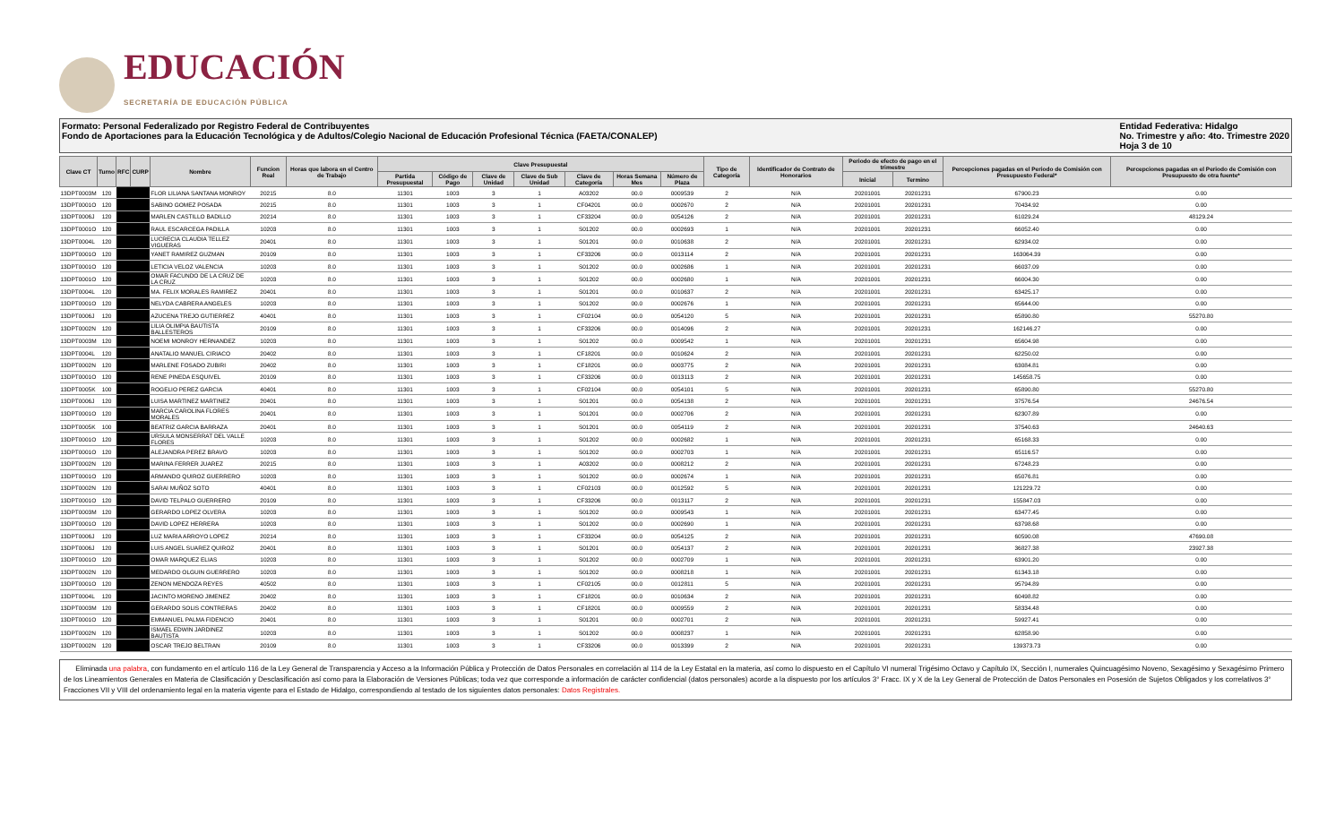EDUCACIÓN
SECRETARÍA DE EDUCACIÓN PÚBLICA
Formato: Personal Federalizado por Registro Federal de Contribuyentes
Fondo de Aportaciones para la Educación Tecnológica y de Adultos/Colegio Nacional de Educación Profesional Técnica (FAETA/CONALEP)
Entidad Federativa: Hidalgo
No. Trimestre y año: 4to. Trimestre 2020
Hoja 3 de 10
| Clave CT | Turno | RFC | CURP | Nombre | Funcion Real | Horas que labora en el Centro de Trabajo | Clave Presupuestal | | | | | | | Tipo de Categoría | Identificador de Contrato de Honorarios | Periodo de efecto de pago en el trimestre | | Percepciones pagadas en el Periodo de Comisión con Presupuesto Federal* | Percepciones pagadas en el Periodo de Comisión con Presupuesto de otra fuente* |
| --- | --- | --- | --- | --- | --- | --- | --- | --- | --- | --- | --- | --- | --- | --- | --- | --- | --- | --- | --- |
| | | | | | | | Partida Presupuestal | Código de Pago | Clave de Unidad | Clave de Sub Unidad | Clave de Categoría | Horas Semana Mes | Número de Plaza | | | Inicial | Termino | | |
| 13DPT0003M | 120 | | | FLOR LILIANA SANTANA MONROY | 20215 | 8.0 | 11301 | 1003 | 3 | 1 | A03202 | 00.0 | 0009539 | 2 | N/A | 20201001 | 20201231 | 67900.23 | 0.00 |
| 13DPT0001O | 120 | | | SABINO GOMEZ POSADA | 20215 | 8.0 | 11301 | 1003 | 3 | 1 | CF04201 | 00.0 | 0002670 | 2 | N/A | 20201001 | 20201231 | 70434.92 | 0.00 |
| 13DPT0006J | 120 | | | MARLEN CASTILLO BADILLO | 20214 | 8.0 | 11301 | 1003 | 3 | 1 | CF33204 | 00.0 | 0054126 | 2 | N/A | 20201001 | 20201231 | 61029.24 | 48129.24 |
| 13DPT0001O | 120 | | | RAUL ESCARCEGA PADILLA | 10203 | 8.0 | 11301 | 1003 | 3 | 1 | S01202 | 00.0 | 0002693 | 1 | N/A | 20201001 | 20201231 | 66052.40 | 0.00 |
| 13DPT0004L | 120 | | | LUCRECIA CLAUDIA TELLEZ VIGUERAS | 20401 | 8.0 | 11301 | 1003 | 3 | 1 | S01201 | 00.0 | 0010638 | 2 | N/A | 20201001 | 20201231 | 62934.02 | 0.00 |
| 13DPT0001O | 120 | | | YANET RAMIREZ GUZMAN | 20109 | 8.0 | 11301 | 1003 | 3 | 1 | CF33206 | 00.0 | 0013114 | 2 | N/A | 20201001 | 20201231 | 163064.39 | 0.00 |
| 13DPT0001O | 120 | | | LETICIA VELOZ VALENCIA | 10203 | 8.0 | 11301 | 1003 | 3 | 1 | S01202 | 00.0 | 0002686 | 1 | N/A | 20201001 | 20201231 | 66037.09 | 0.00 |
| 13DPT0001O | 120 | | | OMAR FACUNDO DE LA CRUZ DE LA CRUZ | 10203 | 8.0 | 11301 | 1003 | 3 | 1 | S01202 | 00.0 | 0002680 | 1 | N/A | 20201001 | 20201231 | 66004.30 | 0.00 |
| 13DPT0004L | 120 | | | MA. FELIX MORALES RAMIREZ | 20401 | 8.0 | 11301 | 1003 | 3 | 1 | S01201 | 00.0 | 0010637 | 2 | N/A | 20201001 | 20201231 | 63425.17 | 0.00 |
| 13DPT0001O | 120 | | | NELYDA CABRERA ANGELES | 10203 | 8.0 | 11301 | 1003 | 3 | 1 | S01202 | 00.0 | 0002676 | 1 | N/A | 20201001 | 20201231 | 65644.00 | 0.00 |
| 13DPT0006J | 120 | | | AZUCENA TREJO GUTIERREZ | 40401 | 8.0 | 11301 | 1003 | 3 | 1 | CF02104 | 00.0 | 0054120 | 5 | N/A | 20201001 | 20201231 | 65890.80 | 55270.80 |
| 13DPT0002N | 120 | | | LILIA OLIMPIA BAUTISTA BALLESTEROS | 20109 | 8.0 | 11301 | 1003 | 3 | 1 | CF33206 | 00.0 | 0014096 | 2 | N/A | 20201001 | 20201231 | 162146.27 | 0.00 |
| 13DPT0003M | 120 | | | NOEMI MONROY HERNANDEZ | 10203 | 8.0 | 11301 | 1003 | 3 | 1 | S01202 | 00.0 | 0009542 | 1 | N/A | 20201001 | 20201231 | 65604.98 | 0.00 |
| 13DPT0004L | 120 | | | ANATALIO MANUEL CIRIACO | 20402 | 8.0 | 11301 | 1003 | 3 | 1 | CF18201 | 00.0 | 0010624 | 2 | N/A | 20201001 | 20201231 | 62250.02 | 0.00 |
| 13DPT0002N | 120 | | | MARLENE FOSADO ZUBIRI | 20402 | 8.0 | 11301 | 1003 | 3 | 1 | CF18201 | 00.0 | 0003775 | 2 | N/A | 20201001 | 20201231 | 63084.81 | 0.00 |
| 13DPT0001O | 120 | | | RENE PINEDA ESQUIVEL | 20109 | 8.0 | 11301 | 1003 | 3 | 1 | CF33206 | 00.0 | 0013113 | 2 | N/A | 20201001 | 20201231 | 145658.75 | 0.00 |
| 13DPT0005K | 100 | | | ROGELIO PEREZ GARCIA | 40401 | 8.0 | 11301 | 1003 | 3 | 1 | CF02104 | 00.0 | 0054101 | 5 | N/A | 20201001 | 20201231 | 65890.80 | 55270.80 |
| 13DPT0006J | 120 | | | LUISA MARTINEZ MARTINEZ | 20401 | 8.0 | 11301 | 1003 | 3 | 1 | S01201 | 00.0 | 0054138 | 2 | N/A | 20201001 | 20201231 | 37576.54 | 24676.54 |
| 13DPT0001O | 120 | | | MARCIA CAROLINA FLORES MORALES | 20401 | 8.0 | 11301 | 1003 | 3 | 1 | S01201 | 00.0 | 0002706 | 2 | N/A | 20201001 | 20201231 | 62307.89 | 0.00 |
| 13DPT0005K | 100 | | | BEATRIZ GARCIA BARRAZA | 20401 | 8.0 | 11301 | 1003 | 3 | 1 | S01201 | 00.0 | 0054119 | 2 | N/A | 20201001 | 20201231 | 37540.63 | 24640.63 |
| 13DPT0001O | 120 | | | URSULA MONSERRAT DEL VALLE FLORES | 10203 | 8.0 | 11301 | 1003 | 3 | 1 | S01202 | 00.0 | 0002682 | 1 | N/A | 20201001 | 20201231 | 65168.33 | 0.00 |
| 13DPT0001O | 120 | | | ALEJANDRA PEREZ BRAVO | 10203 | 8.0 | 11301 | 1003 | 3 | 1 | S01202 | 00.0 | 0002703 | 1 | N/A | 20201001 | 20201231 | 65116.57 | 0.00 |
| 13DPT0002N | 120 | | | MARINA FERRER JUAREZ | 20215 | 8.0 | 11301 | 1003 | 3 | 1 | A03202 | 00.0 | 0008212 | 2 | N/A | 20201001 | 20201231 | 67248.23 | 0.00 |
| 13DPT0001O | 120 | | | ARMANDO QUIROZ GUERRERO | 10203 | 8.0 | 11301 | 1003 | 3 | 1 | S01202 | 00.0 | 0002674 | 1 | N/A | 20201001 | 20201231 | 65076.81 | 0.00 |
| 13DPT0002N | 120 | | | SARAI MUÑOZ SOTO | 40401 | 8.0 | 11301 | 1003 | 3 | 1 | CF02103 | 00.0 | 0012592 | 5 | N/A | 20201001 | 20201231 | 121229.72 | 0.00 |
| 13DPT0001O | 120 | | | DAVID TELPALO GUERRERO | 20109 | 8.0 | 11301 | 1003 | 3 | 1 | CF33206 | 00.0 | 0013117 | 2 | N/A | 20201001 | 20201231 | 155847.03 | 0.00 |
| 13DPT0003M | 120 | | | GERARDO LOPEZ OLVERA | 10203 | 8.0 | 11301 | 1003 | 3 | 1 | S01202 | 00.0 | 0009543 | 1 | N/A | 20201001 | 20201231 | 63477.45 | 0.00 |
| 13DPT0001O | 120 | | | DAVID LOPEZ HERRERA | 10203 | 8.0 | 11301 | 1003 | 3 | 1 | S01202 | 00.0 | 0002690 | 1 | N/A | 20201001 | 20201231 | 63798.68 | 0.00 |
| 13DPT0006J | 120 | | | LUZ MARIA ARROYO LOPEZ | 20214 | 8.0 | 11301 | 1003 | 3 | 1 | CF33204 | 00.0 | 0054125 | 2 | N/A | 20201001 | 20201231 | 60590.08 | 47690.08 |
| 13DPT0006J | 120 | | | LUIS ANGEL SUAREZ QUIROZ | 20401 | 8.0 | 11301 | 1003 | 3 | 1 | S01201 | 00.0 | 0054137 | 2 | N/A | 20201001 | 20201231 | 36827.38 | 23927.38 |
| 13DPT0001O | 120 | | | OMAR MARQUEZ ELIAS | 10203 | 8.0 | 11301 | 1003 | 3 | 1 | S01202 | 00.0 | 0002709 | 1 | N/A | 20201001 | 20201231 | 63901.20 | 0.00 |
| 13DPT0002N | 120 | | | MEDARDO OLGUIN GUERRERO | 10203 | 8.0 | 11301 | 1003 | 3 | 1 | S01202 | 00.0 | 0008218 | 1 | N/A | 20201001 | 20201231 | 61343.18 | 0.00 |
| 13DPT0001O | 120 | | | ZENON MENDOZA REYES | 40502 | 8.0 | 11301 | 1003 | 3 | 1 | CF02105 | 00.0 | 0012811 | 5 | N/A | 20201001 | 20201231 | 95794.89 | 0.00 |
| 13DPT0004L | 120 | | | JACINTO MORENO JIMENEZ | 20402 | 8.0 | 11301 | 1003 | 3 | 1 | CF18201 | 00.0 | 0010634 | 2 | N/A | 20201001 | 20201231 | 60498.82 | 0.00 |
| 13DPT0003M | 120 | | | GERARDO SOLIS CONTRERAS | 20402 | 8.0 | 11301 | 1003 | 3 | 1 | CF18201 | 00.0 | 0009559 | 2 | N/A | 20201001 | 20201231 | 58334.48 | 0.00 |
| 13DPT0001O | 120 | | | EMMANUEL PALMA FIDENCIO | 20401 | 8.0 | 11301 | 1003 | 3 | 1 | S01201 | 00.0 | 0002701 | 2 | N/A | 20201001 | 20201231 | 59927.41 | 0.00 |
| 13DPT0002N | 120 | | | ISMAEL EDWIN JARDINEZ BAUTISTA | 10203 | 8.0 | 11301 | 1003 | 3 | 1 | S01202 | 00.0 | 0008237 | 1 | N/A | 20201001 | 20201231 | 62858.90 | 0.00 |
| 13DPT0002N | 120 | | | OSCAR TREJO BELTRAN | 20109 | 8.0 | 11301 | 1003 | 3 | 1 | CF33206 | 00.0 | 0013399 | 2 | N/A | 20201001 | 20201231 | 139373.73 | 0.00 |
Eliminada una palabra, con fundamento en el artículo 116 de la Ley General de Transparencia y Acceso a la Información Pública y Protección de Datos Personales en correlación al 114 de la Ley Estatal en la materia, así como lo dispuesto en el Capítulo VI numeral Trigésimo Octavo y Capítulo IX, Sección I, numerales Quincuagésimo Noveno, Sexagésimo y Sexagésimo Primero de los Lineamientos Generales en Materia de Clasificación y Desclasificación así como para la Elaboración de Versiones Públicas; toda vez que corresponde a información de carácter confidencial (datos personales) acorde a la dispuesto por los artículos 3° Fracc. IX y X de la Ley General de Protección de Datos Personales en Posesión de Sujetos Obligados y los correlativos 3° Fracciones VII y VIII del ordenamiento legal en la materia vigente para el Estado de Hidalgo, correspondiendo al testado de los siguientes datos personales: Datos Registrales.